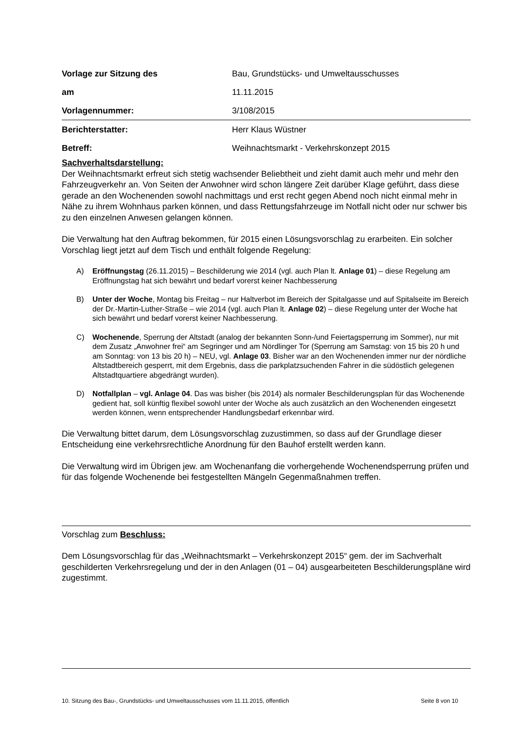Vorlage zur Sitzung des
Bau, Grundstücks- und Umweltausschusses
am 11.11.2015
Vorlagennummer: 3/108/2015
Berichterstatter: Herr Klaus Wüstner
Betreff:
Weihnachtsmarkt - Verkehrskonzept 2015
Sachverhaltsdarstellung:
Der Weihnachtsmarkt erfreut sich stetig wachsender Beliebtheit und zieht damit auch mehr und mehr den Fahrzeugverkehr an. Von Seiten der Anwohner wird schon längere Zeit darüber Klage geführt, dass diese gerade an den Wochenenden sowohl nachmittags und erst recht gegen Abend noch nicht einmal mehr in Nähe zu ihrem Wohnhaus parken können, und dass Rettungsfahrzeuge im Notfall nicht oder nur schwer bis zu den einzelnen Anwesen gelangen können.
Die Verwaltung hat den Auftrag bekommen, für 2015 einen Lösungsvorschlag zu erarbeiten. Ein solcher Vorschlag liegt jetzt auf dem Tisch und enthält folgende Regelung:
A) Eröffnungstag (26.11.2015) – Beschilderung wie 2014 (vgl. auch Plan lt. Anlage 01) – diese Regelung am Eröffnungstag hat sich bewährt und bedarf vorerst keiner Nachbesserung
B) Unter der Woche, Montag bis Freitag – nur Haltverbot im Bereich der Spitalgasse und auf Spitalseite im Bereich der Dr.-Martin-Luther-Straße – wie 2014 (vgl. auch Plan lt. Anlage 02) – diese Regelung unter der Woche hat sich bewährt und bedarf vorerst keiner Nachbesserung.
C) Wochenende, Sperrung der Altstadt (analog der bekannten Sonn-/und Feiertagsperrung im Sommer), nur mit dem Zusatz „Anwohner frei“ am Segringer und am Nördlinger Tor (Sperrung am Samstag: von 15 bis 20 h und am Sonntag: von 13 bis 20 h) – NEU, vgl. Anlage 03. Bisher war an den Wochenenden immer nur der nördliche Altstadtbereich gesperrt, mit dem Ergebnis, dass die parkplatzsuchenden Fahrer in die südöstlich gelegenen Altstadtquartiere abgedrängt wurden).
D) Notfallplan – vgl. Anlage 04. Das was bisher (bis 2014) als normaler Beschilderungsplan für das Wochenende gedient hat, soll künftig flexibel sowohl unter der Woche als auch zusätzlich an den Wochenenden eingesetzt werden können, wenn entsprechender Handlungsbedarf erkennbar wird.
Die Verwaltung bittet darum, dem Lösungsvorschlag zuzustimmen, so dass auf der Grundlage dieser Entscheidung eine verkehrsrechtliche Anordnung für den Bauhof erstellt werden kann.
Die Verwaltung wird im Übrigen jew. am Wochenanfang die vorhergehende Wochenendsperrung prüfen und für das folgende Wochenende bei festgestellten Mängeln Gegenmaßnahmen treffen.
Vorschlag zum Beschluss:
Dem Lösungsvorschlag für das „Weihnachtsmarkt – Verkehrskonzept 2015“ gem. der im Sachverhalt geschilderten Verkehrsregelung und der in den Anlagen (01 – 04) ausgearbeiteten Beschilderungspläne wird zugestimmt.
10. Sitzung des Bau-, Grundstücks- und Umweltausschusses vom 11.11.2015, öffentlich Seite 8 von 10